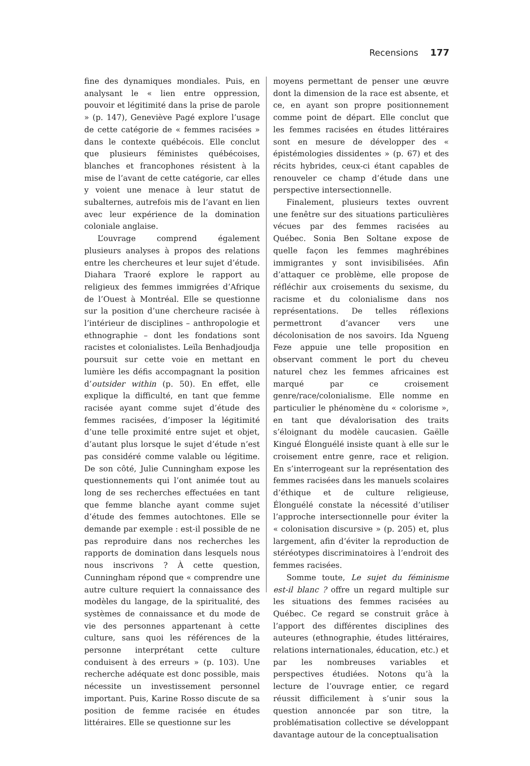Recensions 177
fine des dynamiques mondiales. Puis, en analysant le « lien entre oppression, pouvoir et légitimité dans la prise de parole » (p. 147), Geneviève Pagé explore l’usage de cette catégorie de « femmes racisées » dans le contexte québécois. Elle conclut que plusieurs féministes québécoises, blanches et francophones résistent à la mise de l’avant de cette catégorie, car elles y voient une menace à leur statut de subalternes, autrefois mis de l’avant en lien avec leur expérience de la domination coloniale anglaise.
L’ouvrage comprend également plusieurs analyses à propos des relations entre les chercheures et leur sujet d’étude. Diahara Traoré explore le rapport au religieux des femmes immigrées d’Afrique de l’Ouest à Montréal. Elle se questionne sur la position d’une chercheure racisée à l’intérieur de disciplines – anthropologie et ethnographie – dont les fondations sont racistes et colonialistes. Leïla Benhadjoudja poursuit sur cette voie en mettant en lumière les défis accompagnant la position d’outsider within (p. 50). En effet, elle explique la difficulté, en tant que femme racisée ayant comme sujet d’étude des femmes racisées, d’imposer la légitimité d’une telle proximité entre sujet et objet, d’autant plus lorsque le sujet d’étude n’est pas considéré comme valable ou légitime. De son côté, Julie Cunningham expose les questionnements qui l’ont animée tout au long de ses recherches effectuées en tant que femme blanche ayant comme sujet d’étude des femmes autochtones. Elle se demande par exemple : est-il possible de ne pas reproduire dans nos recherches les rapports de domination dans lesquels nous nous inscrivons ? À cette question, Cunningham répond que « comprendre une autre culture requiert la connaissance des modèles du langage, de la spiritualité, des systèmes de connaissance et du mode de vie des personnes appartenant à cette culture, sans quoi les références de la personne interprétant cette culture conduisent à des erreurs » (p. 103). Une recherche adéquate est donc possible, mais nécessite un investissement personnel important. Puis, Karine Rosso discute de sa position de femme racisée en études littéraires. Elle se questionne sur les
moyens permettant de penser une œuvre dont la dimension de la race est absente, et ce, en ayant son propre positionnement comme point de départ. Elle conclut que les femmes racisées en études littéraires sont en mesure de développer des « épistémologies dissidentes » (p. 67) et des récits hybrides, ceux-ci étant capables de renouveler ce champ d’étude dans une perspective intersectionnelle.
Finalement, plusieurs textes ouvrent une fenêtre sur des situations particulières vécues par des femmes racisées au Québec. Sonia Ben Soltane expose de quelle façon les femmes maghrébines immigrantes y sont invisibilisées. Afin d’attaquer ce problème, elle propose de réfléchir aux croisements du sexisme, du racisme et du colonialisme dans nos représentations. De telles réflexions permettront d’avancer vers une décolonisation de nos savoirs. Ida Ngueng Feze appuie une telle proposition en observant comment le port du cheveu naturel chez les femmes africaines est marqué par ce croisement genre/race/colonialisme. Elle nomme en particulier le phénomène du « colorisme », en tant que dévalorisation des traits s’éloignant du modèle caucasien. Gaëlle Kingué Élonguélé insiste quant à elle sur le croisement entre genre, race et religion. En s’interrogeant sur la représentation des femmes racisées dans les manuels scolaires d’éthique et de culture religieuse, Élonguélé constate la nécessité d’utiliser l’approche intersectionnelle pour éviter la « colonisation discursive » (p. 205) et, plus largement, afin d’éviter la reproduction de stéréotypes discriminatoires à l’endroit des femmes racisées.
Somme toute, Le sujet du féminisme est-il blanc ? offre un regard multiple sur les situations des femmes racisées au Québec. Ce regard se construit grâce à l’apport des différentes disciplines des auteures (ethnographie, études littéraires, relations internationales, éducation, etc.) et par les nombreuses variables et perspectives étudiées. Notons qu’à la lecture de l’ouvrage entier, ce regard réussit difficilement à s’unir sous la question annoncée par son titre, la problématisation collective se développant davantage autour de la conceptualisation